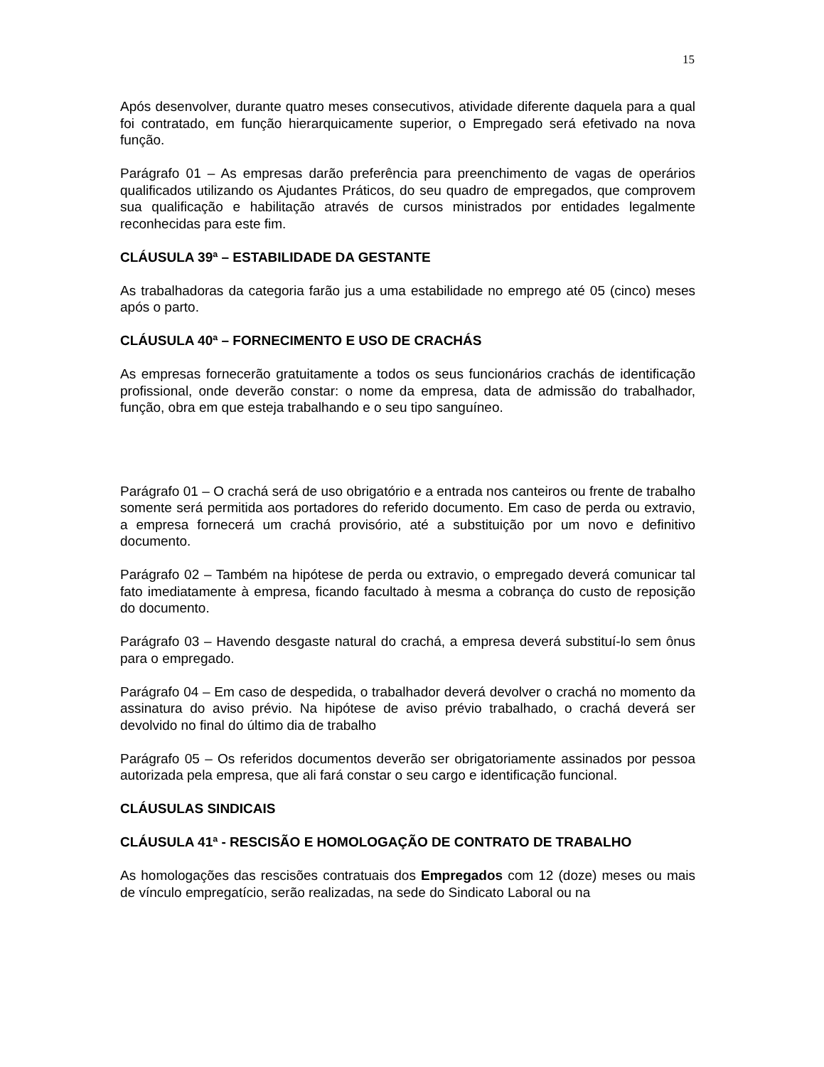15
Após desenvolver, durante quatro meses consecutivos, atividade diferente daquela para a qual foi contratado, em função hierarquicamente superior, o Empregado será efetivado na nova função.
Parágrafo 01 – As empresas darão preferência para preenchimento de vagas de operários qualificados utilizando os Ajudantes Práticos, do seu quadro de empregados, que comprovem sua qualificação e habilitação através de cursos ministrados por entidades legalmente reconhecidas para este fim.
CLÁUSULA 39ª – ESTABILIDADE DA GESTANTE
As trabalhadoras da categoria farão jus a uma estabilidade no emprego até 05 (cinco) meses após o parto.
CLÁUSULA 40ª – FORNECIMENTO E USO DE CRACHÁS
As empresas fornecerão gratuitamente a todos os seus funcionários crachás de identificação profissional, onde deverão constar: o nome da empresa, data de admissão do trabalhador, função, obra em que esteja trabalhando e o seu tipo sanguíneo.
Parágrafo 01 – O crachá será de uso obrigatório e a entrada nos canteiros ou frente de trabalho somente será permitida aos portadores do referido documento. Em caso de perda ou extravio, a empresa fornecerá um crachá provisório, até a substituição por um novo e definitivo documento.
Parágrafo 02 – Também na hipótese de perda ou extravio, o empregado deverá comunicar tal fato imediatamente à empresa, ficando facultado à mesma a cobrança do custo de reposição do documento.
Parágrafo 03 – Havendo desgaste natural do crachá, a empresa deverá substituí-lo sem ônus para o empregado.
Parágrafo 04 – Em caso de despedida, o trabalhador deverá devolver o crachá no momento da assinatura do aviso prévio. Na hipótese de aviso prévio trabalhado, o crachá deverá ser devolvido no final do último dia de trabalho
Parágrafo 05 – Os referidos documentos deverão ser obrigatoriamente assinados por pessoa autorizada pela empresa, que ali fará constar o seu cargo e identificação funcional.
CLÁUSULAS SINDICAIS
CLÁUSULA 41ª - RESCISÃO E HOMOLOGAÇÃO DE CONTRATO DE TRABALHO
As homologações das rescisões contratuais dos Empregados com 12 (doze) meses ou mais de vínculo empregatício, serão realizadas, na sede do Sindicato Laboral ou na